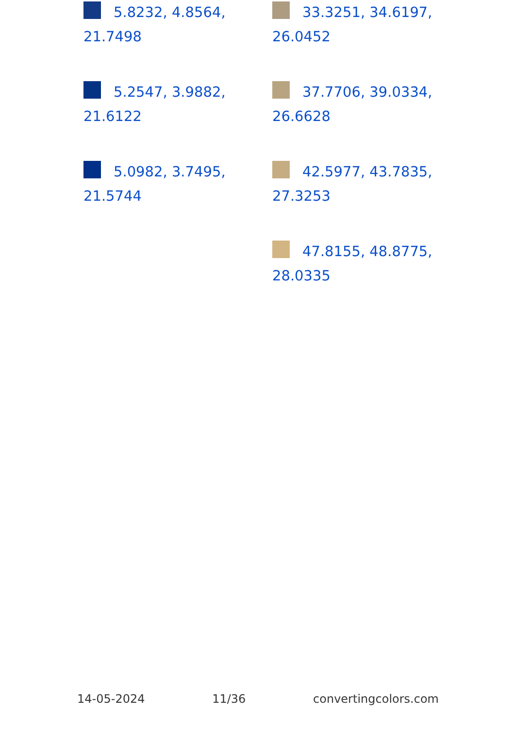5.8232, 4.8564, 21.7498
5.2547, 3.9882, 21.6122
5.0982, 3.7495, 21.5744
33.3251, 34.6197, 26.0452
37.7706, 39.0334, 26.6628
42.5977, 43.7835, 27.3253
47.8155, 48.8775, 28.0335
14-05-2024 11/36 convertingcolors.com